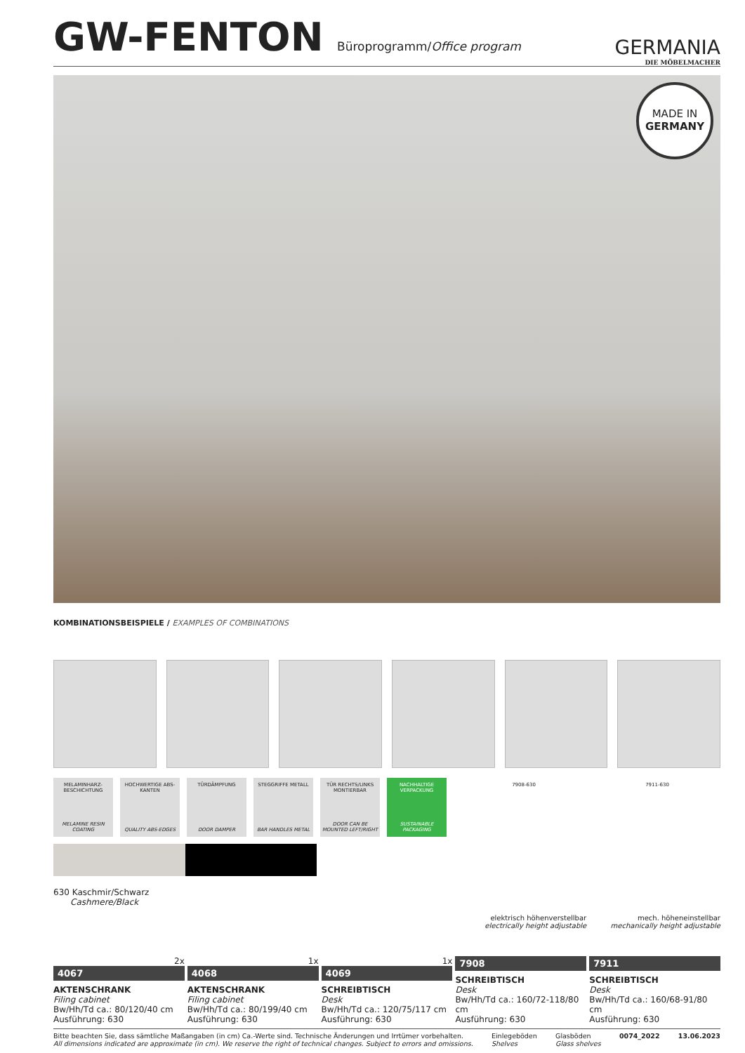GW-FENTON Büroprogramm/Office program
GERMANIA
DIE MÖBELMACHER
MADE IN
GERMANY
KOMBINATIONSBEISPIELE / EXAMPLES OF COMBINATIONS
MELAMINHARZ-BESCHICHTUNG
MELAMINE RESIN COATING
HOCHWERTIGE ABS-KANTEN
QUALITY ABS-EDGES
TÜRDÄMPFUNG
DOOR DAMPER
STEGGRIFFE METALL
BAR HANDLES METAL
TÜR RECHTS/LINKS MONTIERBAR
DOOR CAN BE MOUNTED LEFT/RIGHT
NACHHALTIGE VERPACKUNG
SUSTAINABLE PACKAGING
7908-630 7911-630
630 Kaschmir/Schwarz
Cashmere/Black
2x
4067
AKTENSCHRANK
Filing cabinet
Bw/Hh/Td ca.: 80/120/40 cm
Ausführung: 630
1x
4068
AKTENSCHRANK
Filing cabinet
Bw/Hh/Td ca.: 80/199/40 cm
Ausführung: 630
1x
4069
SCHREIBTISCH
Desk
Bw/Hh/Td ca.: 120/75/117 cm
Ausführung: 630
elektrisch höhenverstellbar
electrically height adjustable
7908
SCHREIBTISCH
Desk
Bw/Hh/Td ca.: 160/72-118/80 cm
Ausführung: 630
mech. höheneinstellbar
mechanically height adjustable
7911
SCHREIBTISCH
Desk
Bw/Hh/Td ca.: 160/68-91/80 cm
Ausführung: 630
Bitte beachten Sie, dass sämtliche Maßangaben (in cm) Ca.-Werte sind. Technische Änderungen und Irrtümer vorbehalten.
All dimensions indicated are approximate (in cm). We reserve the right of technical changes. Subject to errors and omissions.
Einlegeböden
Shelves
Glasböden
Glass shelves
0074_2022 13.06.2023